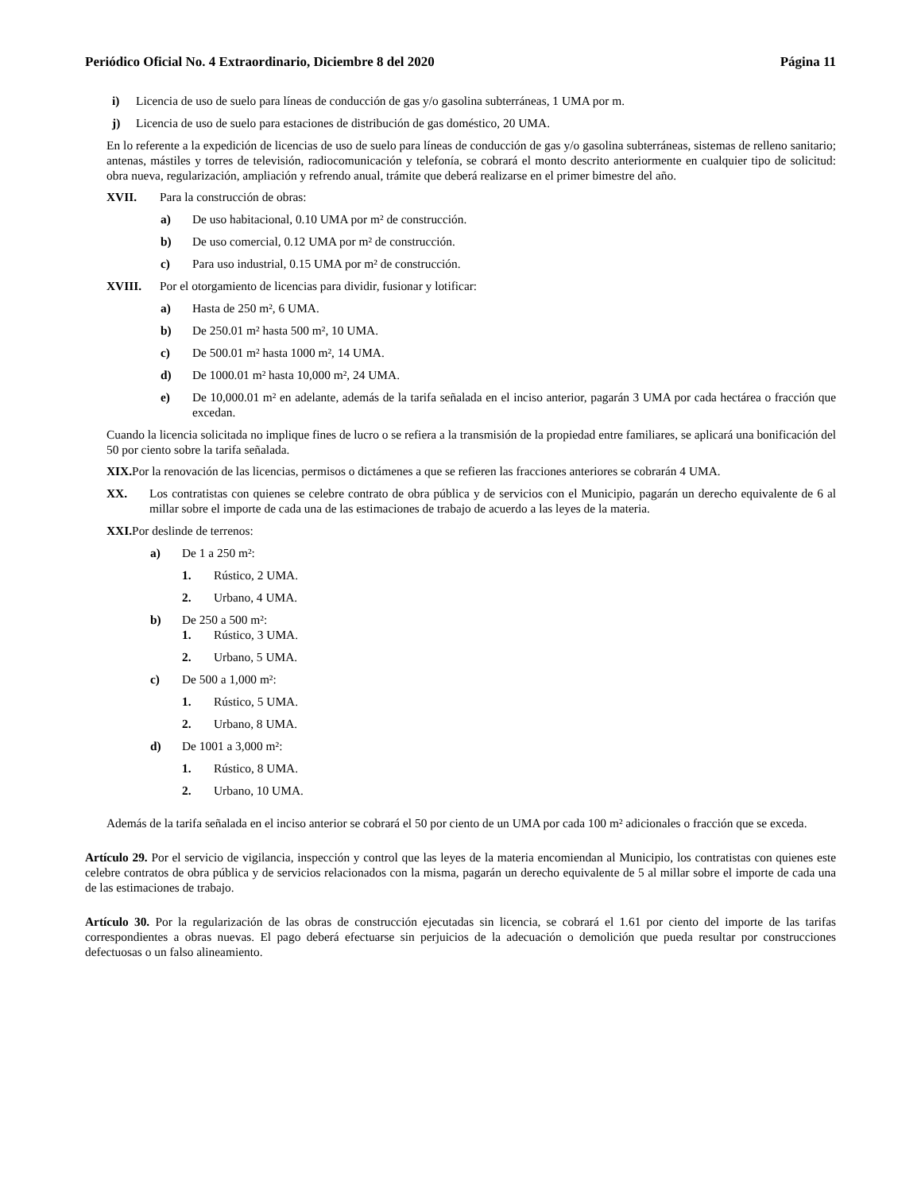Periódico Oficial No. 4 Extraordinario, Diciembre 8 del 2020 Página 11
i) Licencia de uso de suelo para líneas de conducción de gas y/o gasolina subterráneas, 1 UMA por m.
j) Licencia de uso de suelo para estaciones de distribución de gas doméstico, 20 UMA.
En lo referente a la expedición de licencias de uso de suelo para líneas de conducción de gas y/o gasolina subterráneas, sistemas de relleno sanitario; antenas, mástiles y torres de televisión, radiocomunicación y telefonía, se cobrará el monto descrito anteriormente en cualquier tipo de solicitud: obra nueva, regularización, ampliación y refrendo anual, trámite que deberá realizarse en el primer bimestre del año.
XVII. Para la construcción de obras:
a) De uso habitacional, 0.10 UMA por m² de construcción.
b) De uso comercial, 0.12 UMA por m² de construcción.
c) Para uso industrial, 0.15 UMA por m² de construcción.
XVIII. Por el otorgamiento de licencias para dividir, fusionar y lotificar:
a) Hasta de 250 m², 6 UMA.
b) De 250.01 m² hasta 500 m², 10 UMA.
c) De 500.01 m² hasta 1000 m², 14 UMA.
d) De 1000.01 m² hasta 10,000 m², 24 UMA.
e) De 10,000.01 m² en adelante, además de la tarifa señalada en el inciso anterior, pagarán 3 UMA por cada hectárea o fracción que excedan.
Cuando la licencia solicitada no implique fines de lucro o se refiera a la transmisión de la propiedad entre familiares, se aplicará una bonificación del 50 por ciento sobre la tarifa señalada.
XIX. Por la renovación de las licencias, permisos o dictámenes a que se refieren las fracciones anteriores se cobrarán 4 UMA.
XX. Los contratistas con quienes se celebre contrato de obra pública y de servicios con el Municipio, pagarán un derecho equivalente de 6 al millar sobre el importe de cada una de las estimaciones de trabajo de acuerdo a las leyes de la materia.
XXI. Por deslinde de terrenos:
a) De 1 a 250 m²:
1. Rústico, 2 UMA.
2. Urbano, 4 UMA.
b) De 250 a 500 m²:
1. Rústico, 3 UMA.
2. Urbano, 5 UMA.
c) De 500 a 1,000 m²:
1. Rústico, 5 UMA.
2. Urbano, 8 UMA.
d) De 1001 a 3,000 m²:
1. Rústico, 8 UMA.
2. Urbano, 10 UMA.
Además de la tarifa señalada en el inciso anterior se cobrará el 50 por ciento de un UMA por cada 100 m² adicionales o fracción que se exceda.
Artículo 29. Por el servicio de vigilancia, inspección y control que las leyes de la materia encomiendan al Municipio, los contratistas con quienes este celebre contratos de obra pública y de servicios relacionados con la misma, pagarán un derecho equivalente de 5 al millar sobre el importe de cada una de las estimaciones de trabajo.
Artículo 30. Por la regularización de las obras de construcción ejecutadas sin licencia, se cobrará el 1.61 por ciento del importe de las tarifas correspondientes a obras nuevas. El pago deberá efectuarse sin perjuicios de la adecuación o demolición que pueda resultar por construcciones defectuosas o un falso alineamiento.